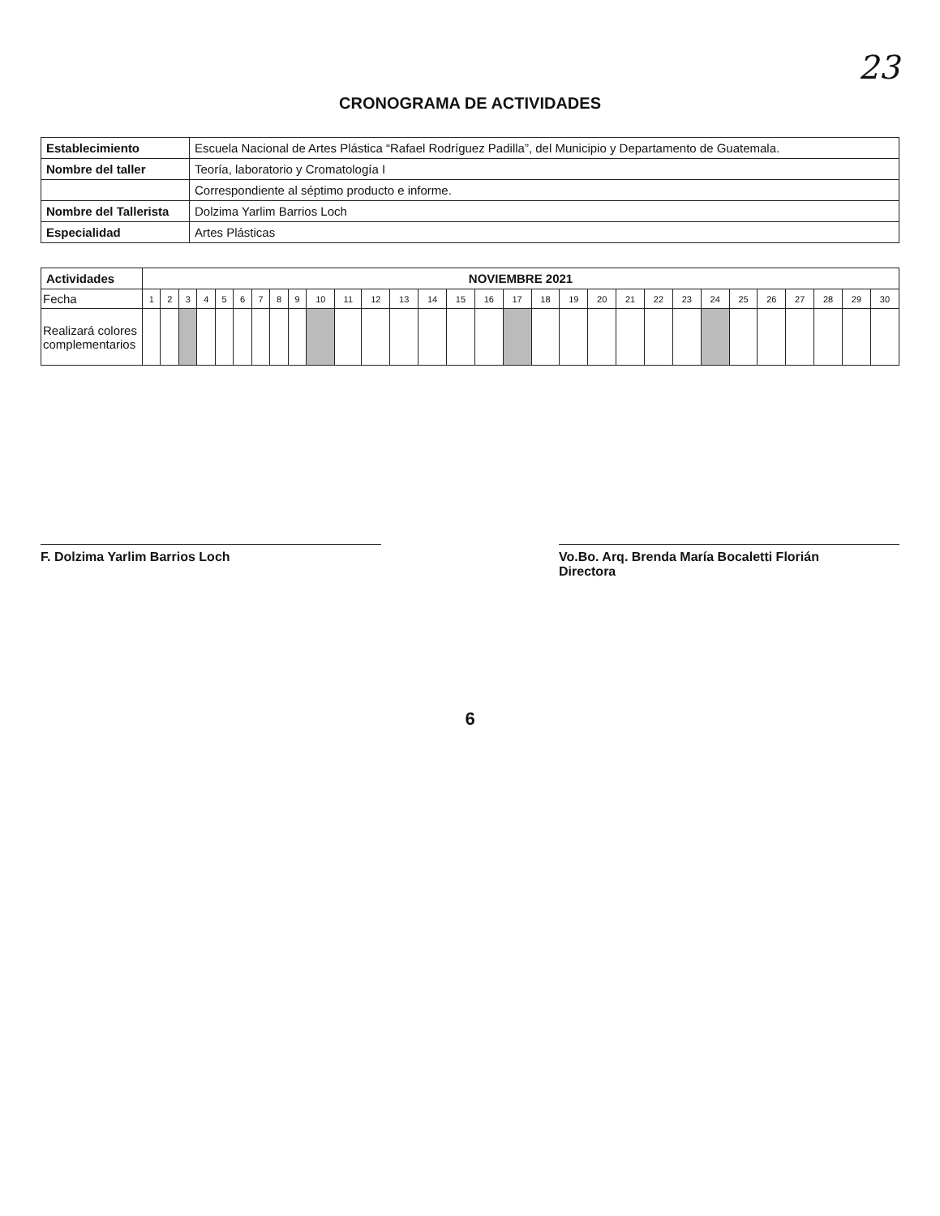23
CRONOGRAMA DE ACTIVIDADES
| Establecimiento | Escuela Nacional de Artes Plástica “Rafael Rodríguez Padilla”, del Municipio y Departamento de Guatemala. |
| Nombre del taller | Teoría, laboratorio y Cromatología I |
| | Correspondiente al séptimo producto e informe. |
| Nombre del Tallerista | Dolzima Yarlim Barrios Loch |
| Especialidad | Artes Plásticas |
| Actividades | NOVIEMBRE 2021 | | | | | | | | | | | | | | | | | | | | | | | | | | | | | |
| --- | --- | --- | --- | --- | --- | --- | --- | --- | --- | --- | --- | --- | --- | --- | --- | --- | --- | --- | --- | --- | --- | --- | --- | --- | --- | --- | --- | --- | --- | --- |
| Fecha | 1 | 2 | 3 | 4 | 5 | 6 | 7 | 8 | 9 | 10 | 11 | 12 | 13 | 14 | 15 | 16 | 17 | 18 | 19 | 20 | 21 | 22 | 23 | 24 | 25 | 26 | 27 | 28 | 29 | 30 |
| Realizará colores complementarios | | | | | | | | | | | | | | | | | | | | | | | | | | | | | | |
F. Dolzima Yarlim Barrios Loch Vo.Bo. Arq. Brenda María Bocaletti Florián
Directora
6